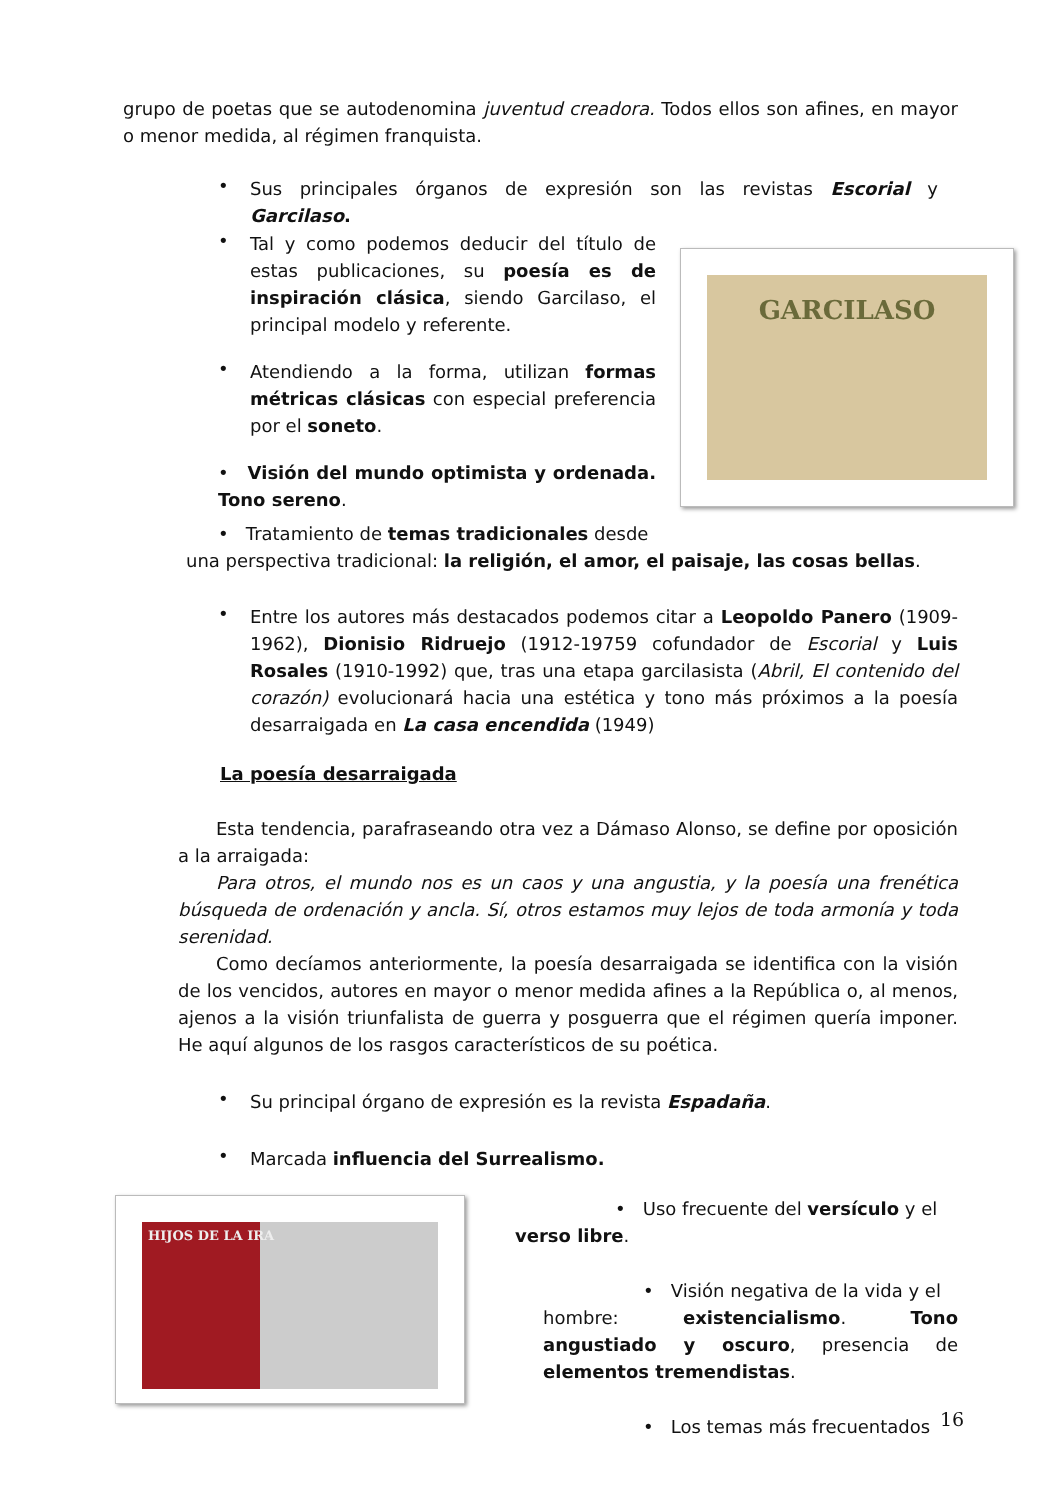grupo de poetas que se autodenomina juventud creadora. Todos ellos son afines, en mayor o menor medida, al régimen franquista.
•
Sus principales órganos de expresión son las revistas Escorial y Garcilaso.
•
Tal y como podemos deducir del título de estas publicaciones, su poesía es de inspiración clásica, siendo Garcilaso, el principal modelo y referente.
•
Atendiendo a la forma, utilizan formas métricas clásicas con especial preferencia por el soneto.
• Visión del mundo optimista y ordenada. Tono sereno.
GARCILASO
• Tratamiento de temas tradicionales desde
una perspectiva tradicional: la religión, el amor, el paisaje, las cosas bellas.
•
Entre los autores más destacados podemos citar a Leopoldo Panero (1909-1962), Dionisio Ridruejo (1912-19759 cofundador de Escorial y Luis Rosales (1910-1992) que, tras una etapa garcilasista (Abril, El contenido del corazón) evolucionará hacia una estética y tono más próximos a la poesía desarraigada en La casa encendida (1949)
La poesía desarraigada
Esta tendencia, parafraseando otra vez a Dámaso Alonso, se define por oposición a la arraigada:
Para otros, el mundo nos es un caos y una angustia, y la poesía una frenética búsqueda de ordenación y ancla. Sí, otros estamos muy lejos de toda armonía y toda serenidad.
Como decíamos anteriormente, la poesía desarraigada se identifica con la visión de los vencidos, autores en mayor o menor medida afines a la República o, al menos, ajenos a la visión triunfalista de guerra y posguerra que el régimen quería imponer. He aquí algunos de los rasgos característicos de su poética.
•
Su principal órgano de expresión es la revista Espadaña.
•
Marcada influencia del Surrealismo.
HIJOS DE LA IRA
• Uso frecuente del versículo y el
verso libre.
• Visión negativa de la vida y el
hombre: existencialismo. Tono angustiado y oscuro, presencia de elementos tremendistas.
• Los temas más frecuentados
16